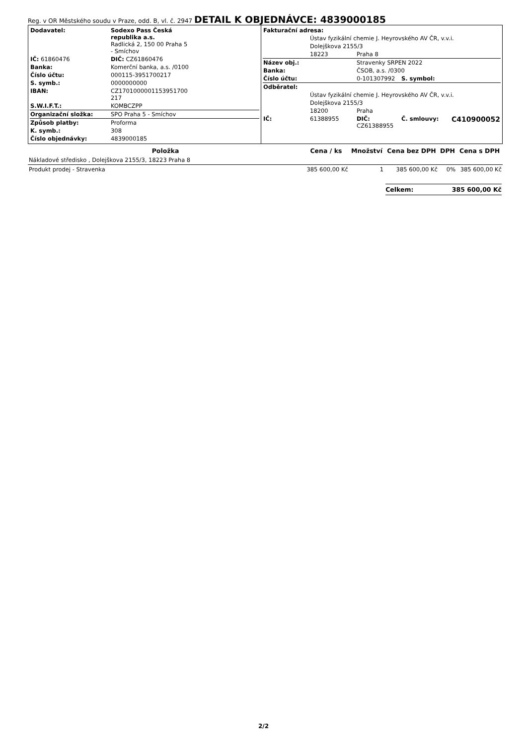Reg. v OR Městského soudu v Praze, odd. B, vl. č. 2947 DETAIL K OBJEDNÁVCE: 4839000185
| Dodavatel: | Sodexo Pass Česká republika a.s. Radlická 2, 150 00 Praha 5 - Smíchov |
| IČ: 61860476 | DIČ: CZ61860476 |
| Banka: | Komerční banka, a.s. /0100 |
| Číslo účtu: | 000115-3951700217 |
| S. symb.: | 0000000000 |
| IBAN: | CZ1701000001153951700 217 |
| S.W.I.F.T.: | KOMBCZPP |
| Organizační složka: | SPO Praha 5 - Smíchov |
| Způsob platby: | Proforma |
| K. symb.: | 308 |
| Číslo objednávky: | 4839000185 |
| Fakturační adresa: | | | | |
| | Ústav fyzikální chemie J. Heyrovského AV ČR, v.v.i. | | | |
| | Dolejškova 2155/3 | | | |
| | 18223 | Praha 8 | | |
| Název obj.: | | Stravenky SRPEN 2022 | | |
| Banka: | | ČSOB, a.s. /0300 | | |
| Číslo účtu: | | 0-101307992 | S. symbol: | |
| Odběratel: | | | | |
| | Ústav fyzikální chemie J. Heyrovského AV ČR, v.v.i. | | | |
| | Dolejškova 2155/3 | | | |
| | 18200 | Praha | | |
| IČ: | 61388955 | DIČ: CZ61388955 | Č. smlouvy: | C410900052 |
| Položka | Cena / ks | Množství | Cena bez DPH | DPH | Cena s DPH |
| --- | --- | --- | --- | --- | --- |
| Nákladové středisko , Dolejškova 2155/3, 18223 Praha 8 | | | | | |
| Produkt prodej - Stravenka | 385 600,00 Kč | 1 | 385 600,00 Kč | 0% | 385 600,00 Kč |
| | | | Celkem: 385 600,00 Kč | | |
2/2